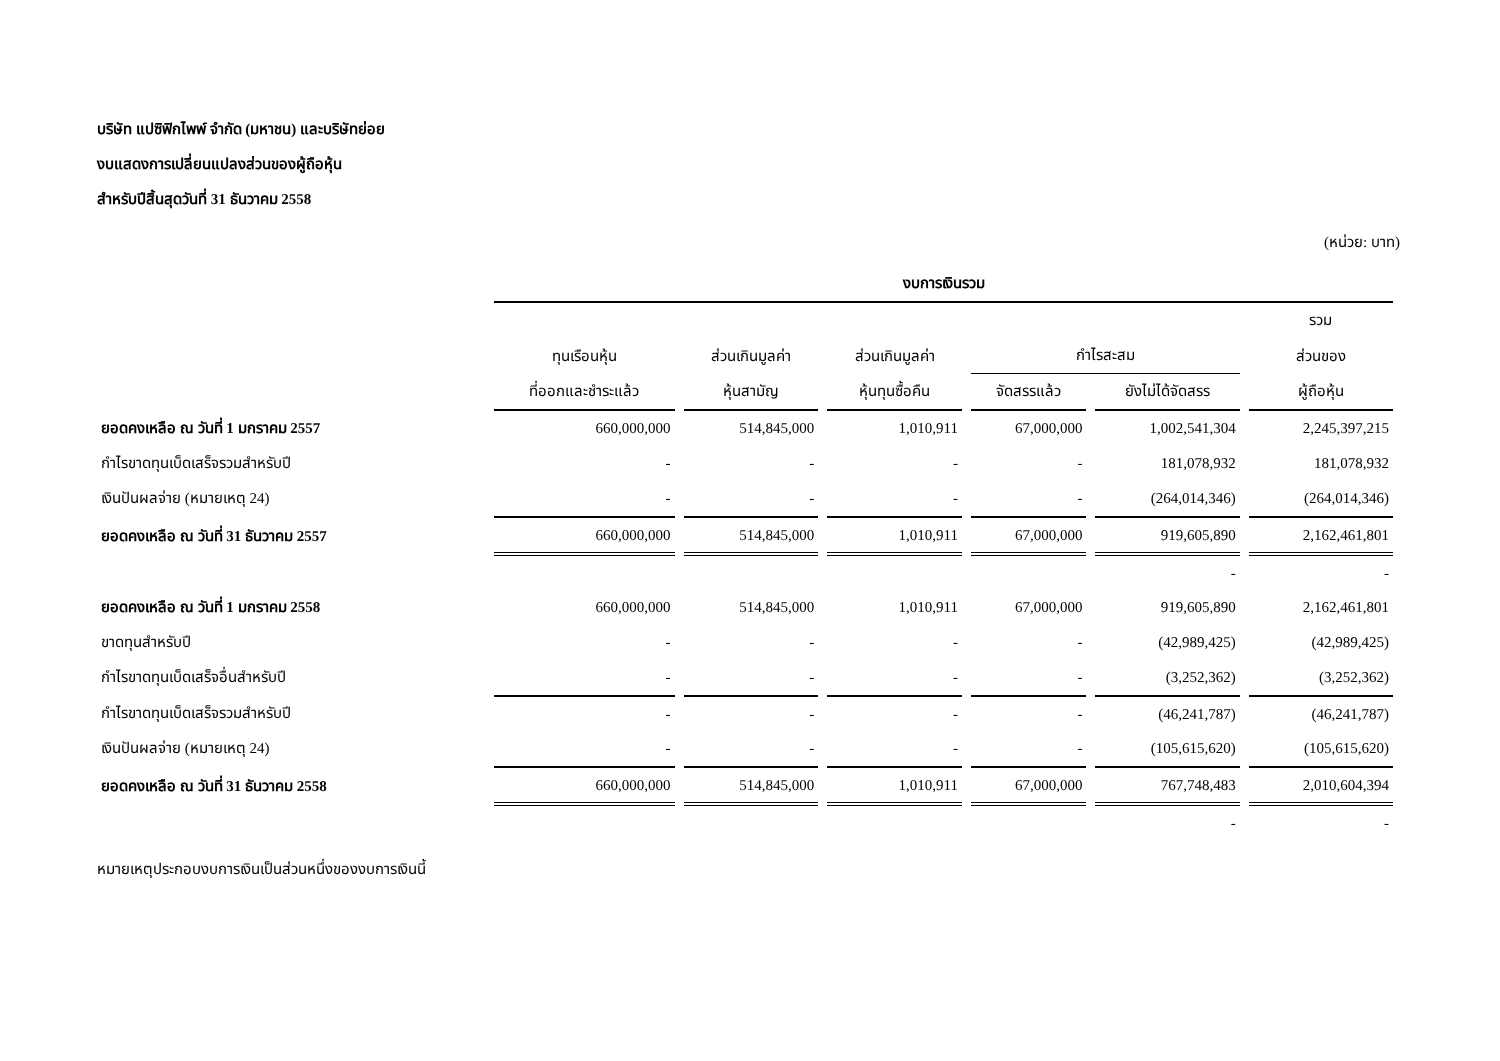บริษัท แปซิฟิกไพพ์ จำกัด (มหาชน) และบริษัทย่อย
งบแสดงการเปลี่ยนแปลงส่วนของผู้ถือหุ้น
สำหรับปีสิ้นสุดวันที่ 31 ธันวาคม 2558
(หน่วย: บาท)
| | งบการเงินรวม | | | | | |
| --- | --- | --- | --- | --- | --- | --- |
| | | | | | | รวม |
| | ทุนเรือนหุ้น | ส่วนเกินมูลค่า | ส่วนเกินมูลค่า | กำไรสะสม | | ส่วนของ |
| | ที่ออกและชำระแล้ว | หุ้นสามัญ | หุ้นทุนซื้อคืน | จัดสรรแล้ว | ยังไม่ได้จัดสรร | ผู้ถือหุ้น |
| ยอดคงเหลือ ณ วันที่ 1 มกราคม 2557 | 660,000,000 | 514,845,000 | 1,010,911 | 67,000,000 | 1,002,541,304 | 2,245,397,215 |
| กำไรขาดทุนเบ็ดเสร็จรวมสำหรับปี | - | - | - | - | 181,078,932 | 181,078,932 |
| เงินปันผลจ่าย (หมายเหตุ 24) | - | - | - | - | (264,014,346) | (264,014,346) |
| ยอดคงเหลือ ณ วันที่ 31 ธันวาคม 2557 | 660,000,000 | 514,845,000 | 1,010,911 | 67,000,000 | 919,605,890 | 2,162,461,801 |
| | | | | | - | - |
| ยอดคงเหลือ ณ วันที่ 1 มกราคม 2558 | 660,000,000 | 514,845,000 | 1,010,911 | 67,000,000 | 919,605,890 | 2,162,461,801 |
| ขาดทุนสำหรับปี | - | - | - | - | (42,989,425) | (42,989,425) |
| กำไรขาดทุนเบ็ดเสร็จอื่นสำหรับปี | - | - | - | - | (3,252,362) | (3,252,362) |
| กำไรขาดทุนเบ็ดเสร็จรวมสำหรับปี | - | - | - | - | (46,241,787) | (46,241,787) |
| เงินปันผลจ่าย (หมายเหตุ 24) | - | - | - | - | (105,615,620) | (105,615,620) |
| ยอดคงเหลือ ณ วันที่ 31 ธันวาคม 2558 | 660,000,000 | 514,845,000 | 1,010,911 | 67,000,000 | 767,748,483 | 2,010,604,394 |
| | | | | | - | - |
หมายเหตุประกอบงบการเงินเป็นส่วนหนึ่งของงบการเงินนี้